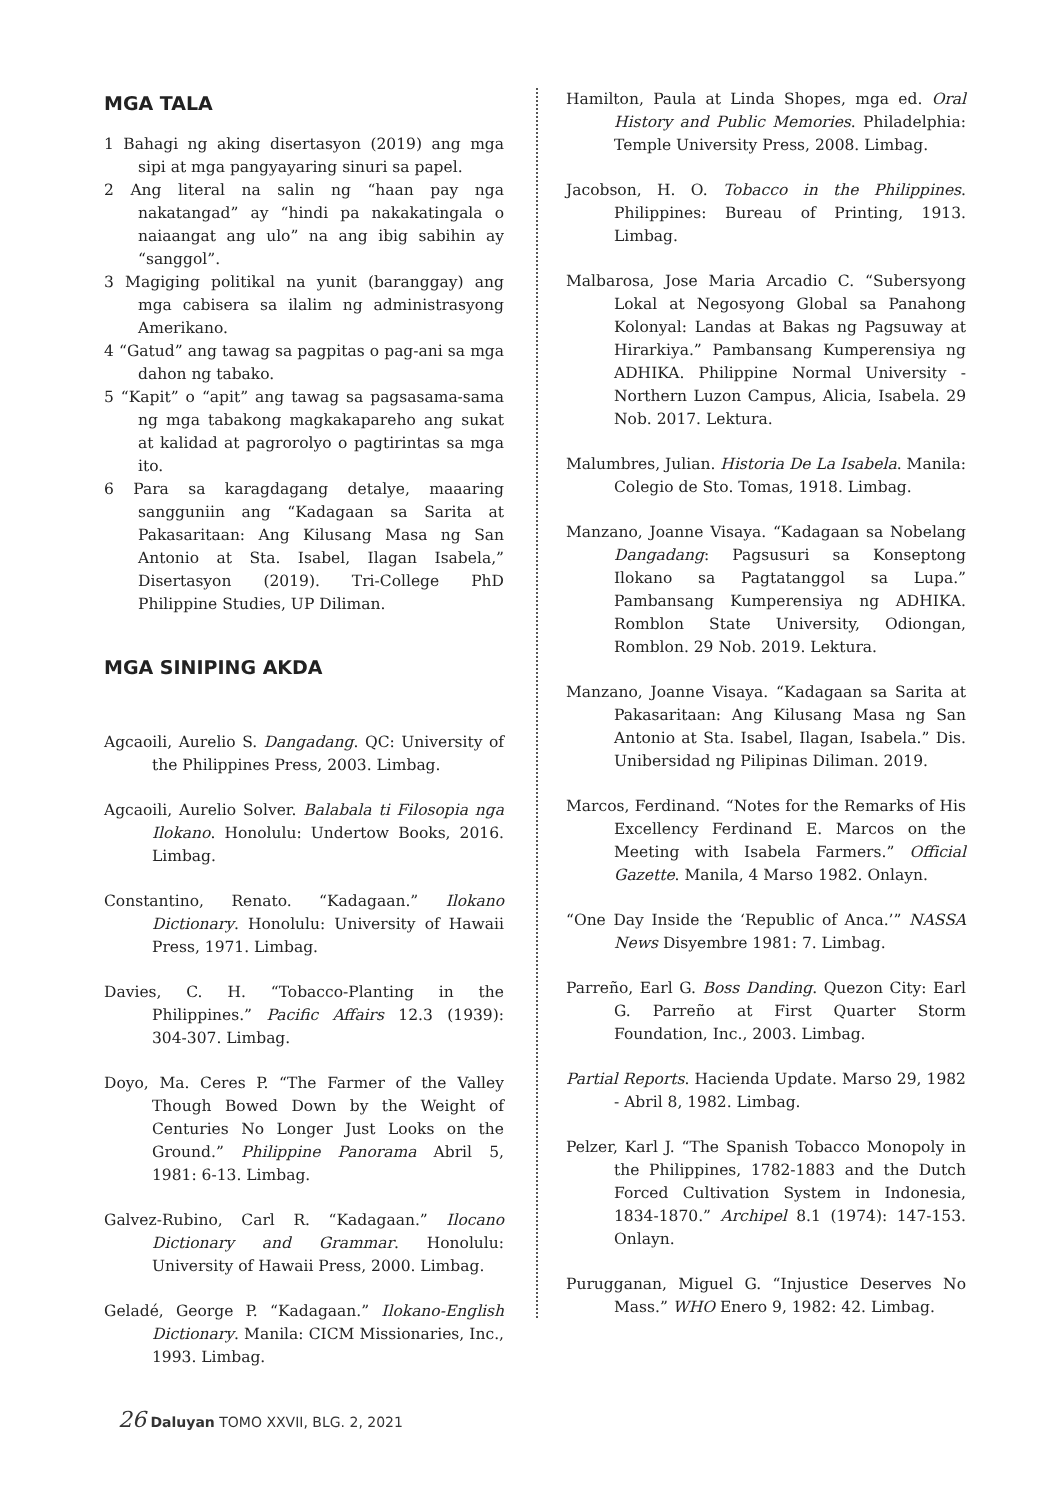MGA TALA
1 Bahagi ng aking disertasyon (2019) ang mga sipi at mga pangyayaring sinuri sa papel.
2 Ang literal na salin ng “haan pay nga nakatangad” ay “hindi pa nakakatingala o naiaangat ang ulo” na ang ibig sabihin ay “sanggol”.
3 Magiging politikal na yunit (baranggay) ang mga cabisera sa ilalim ng administrasyong Amerikano.
4 “Gatud” ang tawag sa pagpitas o pag-ani sa mga dahon ng tabako.
5 “Kapit” o “apit” ang tawag sa pagsasama-sama ng mga tabakong magkakapareho ang sukat at kalidad at pagrorolyo o pagtirintas sa mga ito.
6 Para sa karagdagang detalye, maaaring sangguniin ang “Kadagaan sa Sarita at Pakasaritaan: Ang Kilusang Masa ng San Antonio at Sta. Isabel, Ilagan Isabela,” Disertasyon (2019). Tri-College PhD Philippine Studies, UP Diliman.
MGA SINIPING AKDA
Agcaoili, Aurelio S. Dangadang. QC: University of the Philippines Press, 2003. Limbag.
Agcaoili, Aurelio Solver. Balabala ti Filosopia nga Ilokano. Honolulu: Undertow Books, 2016. Limbag.
Constantino, Renato. “Kadagaan.” Ilokano Dictionary. Honolulu: University of Hawaii Press, 1971. Limbag.
Davies, C. H. “Tobacco-Planting in the Philippines.” Pacific Affairs 12.3 (1939): 304-307. Limbag.
Doyo, Ma. Ceres P. “The Farmer of the Valley Though Bowed Down by the Weight of Centuries No Longer Just Looks on the Ground.” Philippine Panorama Abril 5, 1981: 6-13. Limbag.
Galvez-Rubino, Carl R. “Kadagaan.” Ilocano Dictionary and Grammar. Honolulu: University of Hawaii Press, 2000. Limbag.
Geladé, George P. “Kadagaan.” Ilokano-English Dictionary. Manila: CICM Missionaries, Inc., 1993. Limbag.
Hamilton, Paula at Linda Shopes, mga ed. Oral History and Public Memories. Philadelphia: Temple University Press, 2008. Limbag.
Jacobson, H. O. Tobacco in the Philippines. Philippines: Bureau of Printing, 1913. Limbag.
Malbarosa, Jose Maria Arcadio C. “Subersyong Lokal at Negosyong Global sa Panahong Kolonyal: Landas at Bakas ng Pagsuway at Hirarkiya.” Pambansang Kumperensiya ng ADHIKA. Philippine Normal University - Northern Luzon Campus, Alicia, Isabela. 29 Nob. 2017. Lektura.
Malumbres, Julian. Historia De La Isabela. Manila: Colegio de Sto. Tomas, 1918. Limbag.
Manzano, Joanne Visaya. “Kadagaan sa Nobelang Dangadang: Pagsusuri sa Konseptong Ilokano sa Pagtatanggol sa Lupa.” Pambansang Kumperensiya ng ADHIKA. Romblon State University, Odiongan, Romblon. 29 Nob. 2019. Lektura.
Manzano, Joanne Visaya. “Kadagaan sa Sarita at Pakasaritaan: Ang Kilusang Masa ng San Antonio at Sta. Isabel, Ilagan, Isabela.” Dis. Unibersidad ng Pilipinas Diliman. 2019.
Marcos, Ferdinand. “Notes for the Remarks of His Excellency Ferdinand E. Marcos on the Meeting with Isabela Farmers.” Official Gazette. Manila, 4 Marso 1982. Onlayn.
“One Day Inside the ‘Republic of Anca.’” NASSA News Disyembre 1981: 7. Limbag.
Parreño, Earl G. Boss Danding. Quezon City: Earl G. Parreño at First Quarter Storm Foundation, Inc., 2003. Limbag.
Partial Reports. Hacienda Update. Marso 29, 1982 - Abril 8, 1982. Limbag.
Pelzer, Karl J. “The Spanish Tobacco Monopoly in the Philippines, 1782-1883 and the Dutch Forced Cultivation System in Indonesia, 1834-1870.” Archipel 8.1 (1974): 147-153. Onlayn.
Purugganan, Miguel G. “Injustice Deserves No Mass.” WHO Enero 9, 1982: 42. Limbag.
26 Daluyan TOMO XXVII, BLG. 2, 2021